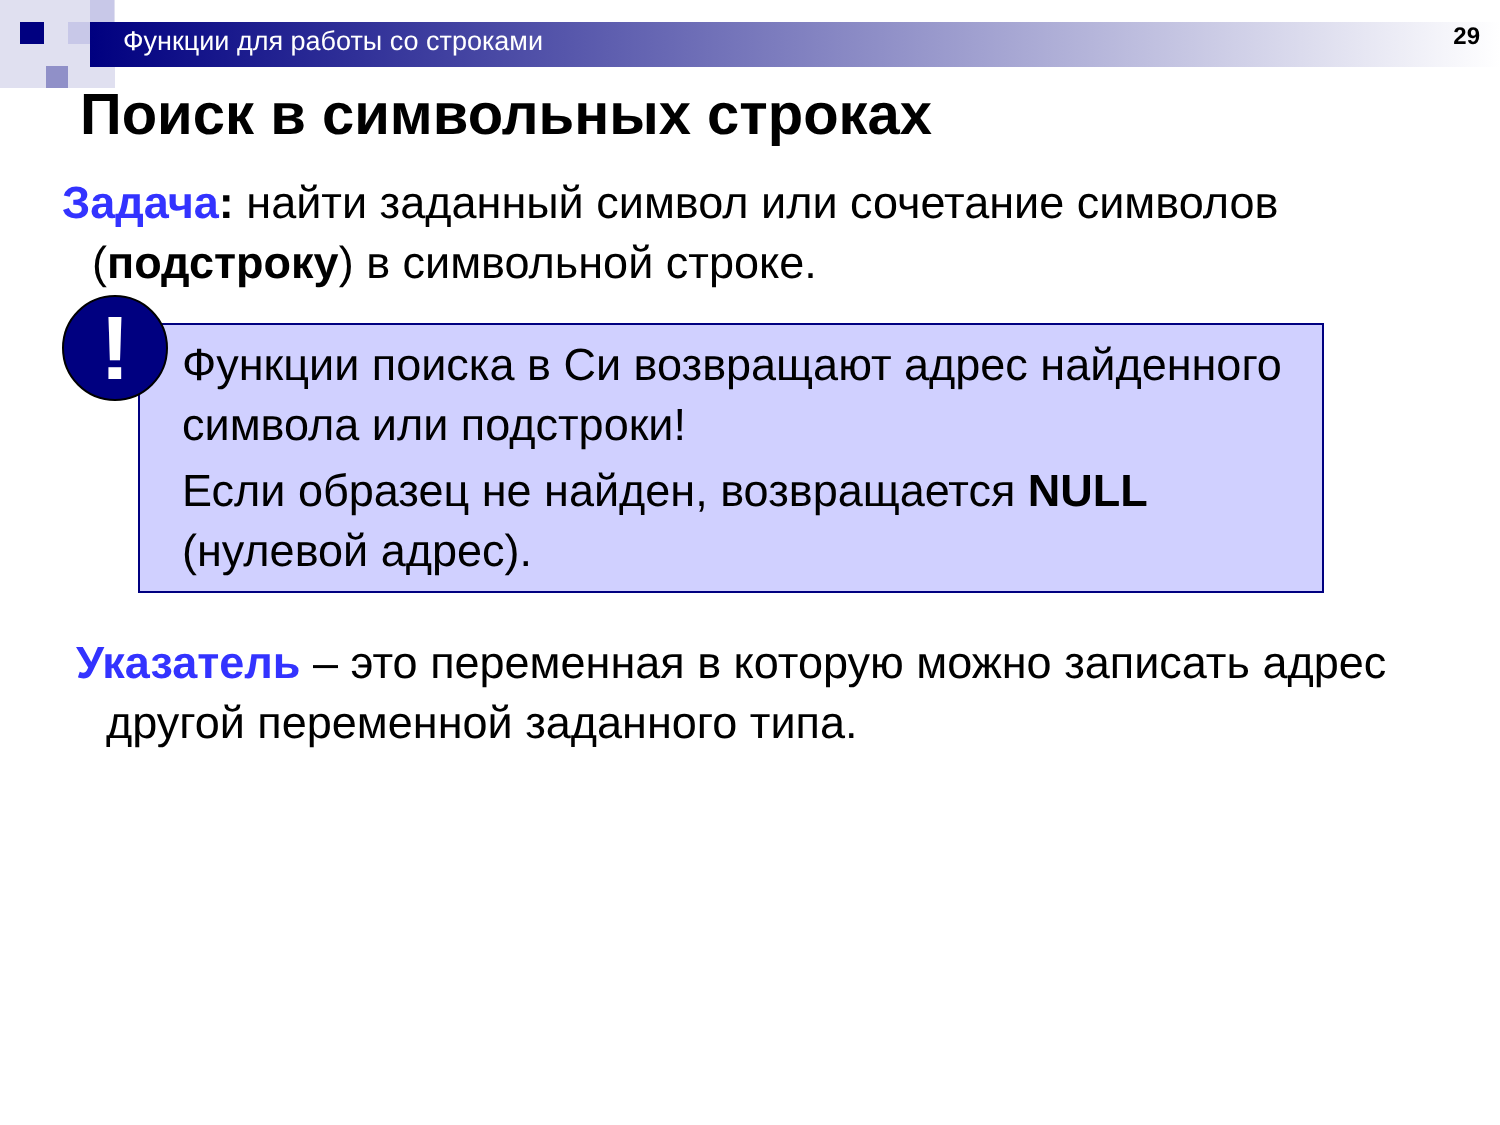Функции для работы со строками 29
Поиск в символьных строках
Задача: найти заданный символ или сочетание символов (подстроку) в символьной строке.
!
Функции поиска в Си возвращают адрес найденного символа или подстроки!
Если образец не найден, возвращается NULL (нулевой адрес).
Указатель – это переменная в которую можно записать адрес другой переменной заданного типа.